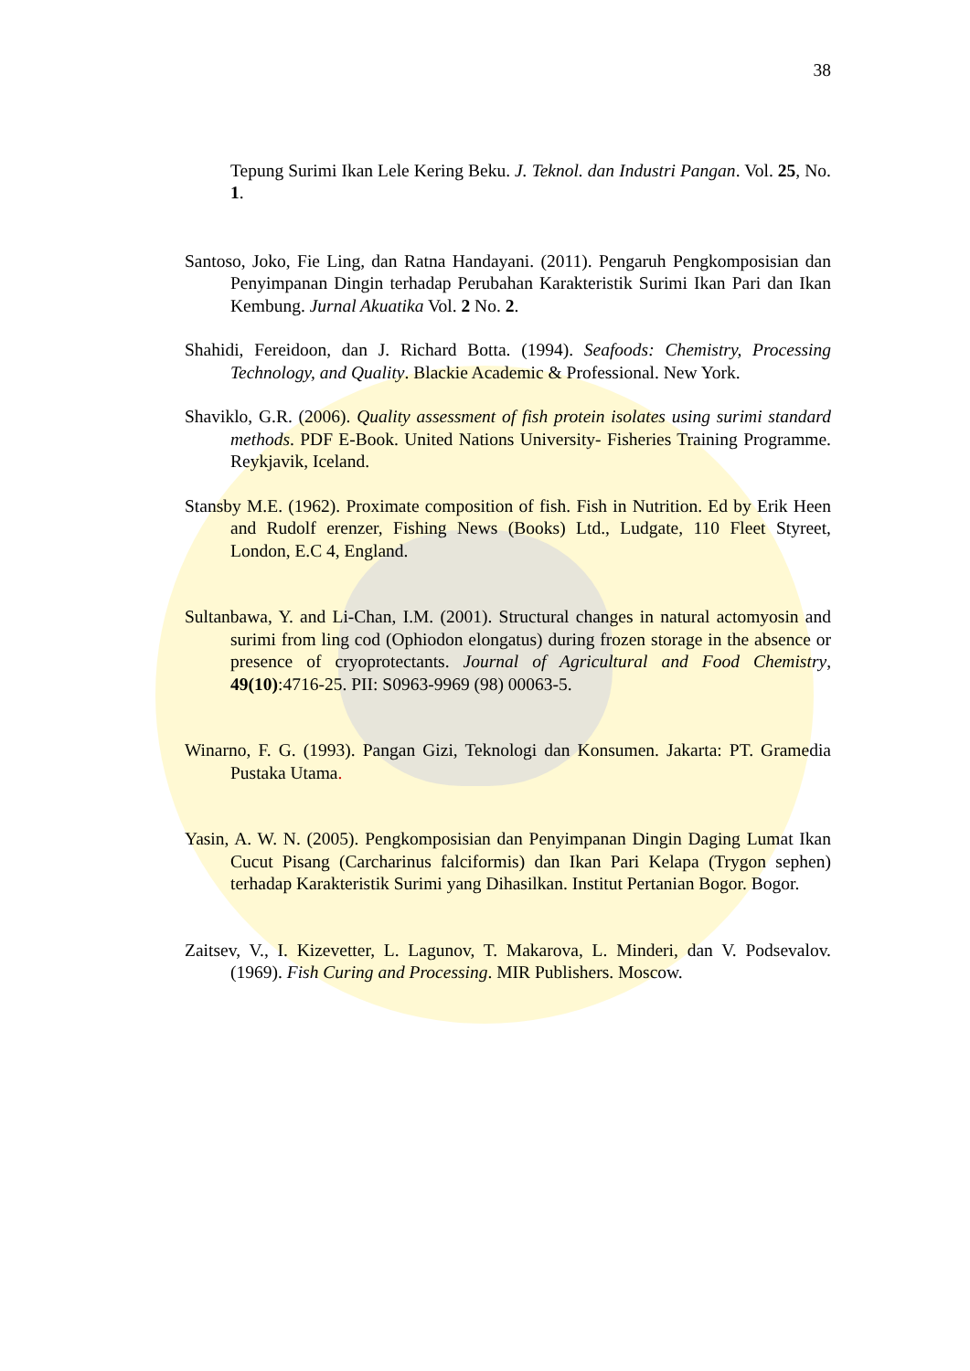38
Tepung Surimi Ikan Lele Kering Beku. J. Teknol. dan Industri Pangan. Vol. 25, No. 1.
Santoso, Joko, Fie Ling, dan Ratna Handayani. (2011). Pengaruh Pengkomposisian dan Penyimpanan Dingin terhadap Perubahan Karakteristik Surimi Ikan Pari dan Ikan Kembung. Jurnal Akuatika Vol. 2 No. 2.
Shahidi, Fereidoon, dan J. Richard Botta. (1994). Seafoods: Chemistry, Processing Technology, and Quality. Blackie Academic & Professional. New York.
Shaviklo, G.R. (2006). Quality assessment of fish protein isolates using surimi standard methods. PDF E-Book. United Nations University- Fisheries Training Programme. Reykjavik, Iceland.
Stansby M.E. (1962). Proximate composition of fish. Fish in Nutrition. Ed by Erik Heen and Rudolf erenzer, Fishing News (Books) Ltd., Ludgate, 110 Fleet Styreet, London, E.C 4, England.
Sultanbawa, Y. and Li-Chan, I.M. (2001). Structural changes in natural actomyosin and surimi from ling cod (Ophiodon elongatus) during frozen storage in the absence or presence of cryoprotectants. Journal of Agricultural and Food Chemistry, 49(10):4716-25. PII: S0963-9969 (98) 00063-5.
Winarno, F. G. (1993). Pangan Gizi, Teknologi dan Konsumen. Jakarta: PT. Gramedia Pustaka Utama.
Yasin, A. W. N. (2005). Pengkomposisian dan Penyimpanan Dingin Daging Lumat Ikan Cucut Pisang (Carcharinus falciformis) dan Ikan Pari Kelapa (Trygon sephen) terhadap Karakteristik Surimi yang Dihasilkan. Institut Pertanian Bogor. Bogor.
Zaitsev, V., I. Kizevetter, L. Lagunov, T. Makarova, L. Minderi, dan V. Podsevalov. (1969). Fish Curing and Processing. MIR Publishers. Moscow.